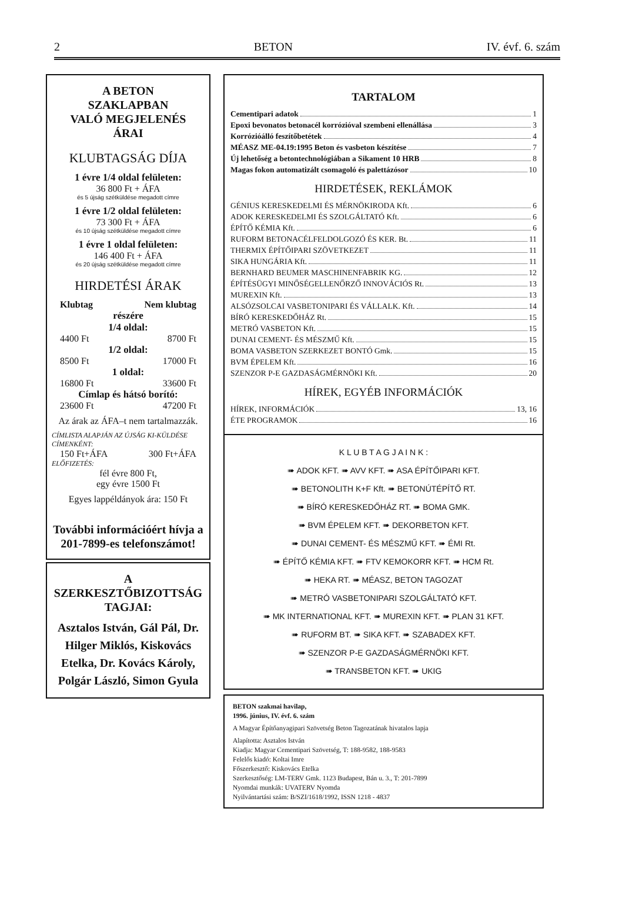2 BETON IV. évf. 6. szám
A BETON
SZAKLAPBAN
VALÓ MEGJELENÉS
ÁRAI
KLUBTAGSÁG DÍJA
1 évre 1/4 oldal felületen:
36 800 Ft + ÁFA
és 5 újság szétküldése megadott címre
1 évre 1/2 oldal felületen:
73 300 Ft + ÁFA
és 10 újság szétküldése megadott címre
1 évre 1 oldal felületen:
146 400 Ft + ÁFA
és 20 újság szétküldése megadott címre
HIRDETÉSI ÁRAK
Klubtag Nem klubtag
részére
1/4 oldal:
4400 Ft 8700 Ft
1/2 oldal:
8500 Ft 17000 Ft
1 oldal:
16800 Ft 33600 Ft
Címlap és hátsó borító:
23600 Ft 47200 Ft
Az árak az ÁFA–t nem tartalmazzák.
CÍMLISTA ALAPJÁN AZ ÚJSÁG KI-KÜLDÉSE CÍMENKÉNT:
150 Ft+ÁFA 300 Ft+ÁFA
ELŐFIZETÉS:
fél évre 800 Ft,
egy évre 1500 Ft
Egyes lappéldányok ára: 150 Ft
További információért hívja a 201-7899-es telefonszámot!
A SZERKESZTŐBIZOTTSÁG TAGJAI:
Asztalos István, Gál Pál, Dr. Hilger Miklós, Kiskovács Etelka, Dr. Kovács Károly, Polgár László, Simon Gyula
TARTALOM
Cementipari adatok 1
Epoxi bevonatos betonacél korrózióval szembeni ellenállása 3
Korrózióálló feszítőbetétek 4
MÉASZ ME-04.19:1995 Beton és vasbeton készítése 7
Új lehetőség a betontechnológiában a Sikament 10 HRB 8
Magas fokon automatizált csomagoló és palettázósor 10
HIRDETÉSEK, REKLÁMOK
GÉNIUS KERESKEDELMI ÉS MÉRNÖKIRODA Kft. 6
ADOK KERESKEDELMI ÉS SZOLGÁLTATÓ Kft. 6
ÉPÍTŐ KÉMIA Kft. 6
RUFORM BETONACÉLFELDOLGOZÓ ÉS KER. Bt. 11
THERMIX ÉPÍTŐIPARI SZÖVETKEZET 11
SIKA HUNGÁRIA Kft. 11
BERNHARD BEUMER MASCHINENFABRIK KG. 12
ÉPÍTÉSÜGYI MINŐSÉGELLENŐRZŐ INNOVÁCIÓS Rt. 13
MUREXIN Kft. 13
ALSÓZSOLCAI VASBETONIPARI ÉS VÁLLALK. Kft. 14
BÍRÓ KERESKEDŐHÁZ Rt. 15
METRÓ VASBETON Kft. 15
DUNAI CEMENT- ÉS MÉSZMŰ Kft. 15
BOMA VASBETON SZERKEZET BONTÓ Gmk. 15
BVM ÉPELEM Kft. 16
SZENZOR P-E GAZDASÁGMÉRNÖKI Kft. 20
HÍREK, EGYÉB INFORMÁCIÓK
HÍREK, INFORMÁCIÓK 13, 16
ÉTE PROGRAMOK 16
K L U B T A G J A I N K :
➠ ADOK KFT. ➠ AVV KFT. ➠ ASA ÉPÍTŐIPARI KFT.
➠ BETONOLITH K+F Kft. ➠ BETONÚTÉPÍTŐ RT.
➠ BÍRÓ KERESKEDŐHÁZ RT. ➠ BOMA GMK.
➠ BVM ÉPELEM KFT. ➠ DEKORBETON KFT.
➠ DUNAI CEMENT- ÉS MÉSZMŰ KFT. ➠ ÉMI Rt.
➠ ÉPÍTŐ KÉMIA KFT. ➠ FTV KEMOKORR KFT. ➠ HCM Rt.
➠ HEKA RT. ➠ MÉASZ, BETON TAGOZAT
➠ METRÓ VASBETONIPARI SZOLGÁLTATÓ KFT.
➠ MK INTERNATIONAL KFT. ➠ MUREXIN KFT. ➠ PLAN 31 KFT.
➠ RUFORM BT. ➠ SIKA KFT. ➠ SZABADEX KFT.
➠ SZENZOR P-E GAZDASÁGMÉRNÖKI KFT.
➠ TRANSBETON KFT. ➠ UKIG
BETON szakmai havilap,
1996. június, IV. évf. 6. szám
A Magyar Építőanyagipari Szövetség Beton Tagozatának hivatalos lapja
Alapította: Asztalos István
Kiadja: Magyar Cementipari Szövetség, T: 188-9582, 188-9583
Felelős kiadó: Koltai Imre
Főszerkesztő: Kiskovács Etelka
Szerkesztőség: LM-TERV Gmk. 1123 Budapest, Bán u. 3., T: 201-7899
Nyomdai munkák: UVATERV Nyomda
Nyilvántartási szám: B/SZI/1618/1992, ISSN 1218 - 4837